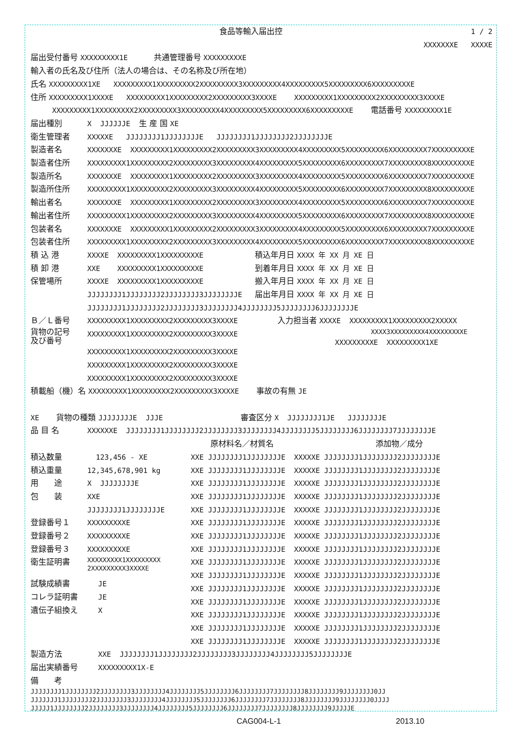食品等輸入届出控 1 / 2
XXXXXXXE XXXXE
届出受付番号 XXXXXXXXX1E 共通管理番号 XXXXXXXXXE
輸入者の氏名及び住所（法人の場合は、その名称及び所在地）
氏名 XXXXXXXXX1XE XXXXXXXXX1XXXXXXXXX2XXXXXXXXX3XXXXXXXXX4XXXXXXXXX5XXXXXXXXX6XXXXXXXXXE
住所 XXXXXXXXX1XXXXE XXXXXXXXX1XXXXXXXXX2XXXXXXXXX3XXXXE XXXXXXXXX1XXXXXXXXX2XXXXXXXXX3XXXXE
XXXXXXXXX1XXXXXXXXX2XXXXXXXXX3XXXXXXXXX4XXXXXXXXX5XXXXXXXXX6XXXXXXXXXE 電話番号 XXXXXXXXX1E
届出種別 X JJJJJJE 生 産 国 XE
衛生管理者 XXXXXE JJJJJJJJ1JJJJJJJJE JJJJJJJJ1JJJJJJJJ2JJJJJJJJE
製造者名 XXXXXXXE XXXXXXXXX1XXXXXXXXX2XXXXXXXXX3XXXXXXXXX4XXXXXXXXX5XXXXXXXXX6XXXXXXXXX7XXXXXXXXXE
製造者住所 XXXXXXXXX1XXXXXXXXX2XXXXXXXXX3XXXXXXXXX4XXXXXXXXX5XXXXXXXXX6XXXXXXXXX7XXXXXXXXX8XXXXXXXXXE
製造所名 XXXXXXXE XXXXXXXXX1XXXXXXXXX2XXXXXXXXX3XXXXXXXXX4XXXXXXXXX5XXXXXXXXX6XXXXXXXXX7XXXXXXXXXE
製造所住所 XXXXXXXXX1XXXXXXXXX2XXXXXXXXX3XXXXXXXXX4XXXXXXXXX5XXXXXXXXX6XXXXXXXXX7XXXXXXXXX8XXXXXXXXXE
輸出者名 XXXXXXXE XXXXXXXXX1XXXXXXXXX2XXXXXXXXX3XXXXXXXXX4XXXXXXXXX5XXXXXXXXX6XXXXXXXXX7XXXXXXXXXE
輸出者住所 XXXXXXXXX1XXXXXXXXX2XXXXXXXXX3XXXXXXXXX4XXXXXXXXX5XXXXXXXXX6XXXXXXXXX7XXXXXXXXX8XXXXXXXXXE
包装者名 XXXXXXXE XXXXXXXXX1XXXXXXXXX2XXXXXXXXX3XXXXXXXXX4XXXXXXXXX5XXXXXXXXX6XXXXXXXXX7XXXXXXXXXE
包装者住所 XXXXXXXXX1XXXXXXXXX2XXXXXXXXX3XXXXXXXXX4XXXXXXXXX5XXXXXXXXX6XXXXXXXXX7XXXXXXXXX8XXXXXXXXXE
積 込 港 XXXXE XXXXXXXXX1XXXXXXXXXE 積込年月日 XXXX 年 XX 月 XE 日
積 卸 港 XXE XXXXXXXXX1XXXXXXXXXE 到着年月日 XXXX 年 XX 月 XE 日
保管場所 XXXXE XXXXXXXXX1XXXXXXXXXE 搬入年月日 XXXX 年 XX 月 XE 日
JJJJJJJJ1JJJJJJJJ2JJJJJJJJ3JJJJJJJJE 届出年月日 XXXX 年 XX 月 XE 日
JJJJJJJJ1JJJJJJJJ2JJJJJJJJ3JJJJJJJJ4JJJJJJJJ5JJJJJJJJ6JJJJJJJJE
Ｂ／Ｌ番号 XXXXXXXXX1XXXXXXXXX2XXXXXXXXX3XXXXE
貨物の記号
及び番号 XXXXXXXXX1XXXXXXXXX2XXXXXXXXX3XXXXE
XXXXXXXXX1XXXXXXXXX2XXXXXXXXX3XXXXE
XXXXXXXXX1XXXXXXXXX2XXXXXXXXX3XXXXE
XXXXXXXXX1XXXXXXXXX2XXXXXXXXX3XXXXE
入力担当者 XXXXE XXXXXXXXX1XXXXXXXXX2XXXXX
XXXX3XXXXXXXXX4XXXXXXXXXE
XXXXXXXXXE XXXXXXXXX1XE
積載船（機）名 XXXXXXXXX1XXXXXXXXX2XXXXXXXXX3XXXXE 事故の有無 JE
XE 貨物の種類 JJJJJJJJE JJJE 審査区分 X JJJJJJJJ1JE JJJJJJJJE
品 目 名 XXXXXXE JJJJJJJJ1JJJJJJJJ2JJJJJJJJ3JJJJJJJJ4JJJJJJJJ5JJJJJJJJ6JJJJJJJJ7JJJJJJJJE
原材料名／材質名 添加物／成分
積込数量 123,456 - XE
積込重量 12,345,678,901 kg
用　　途 X JJJJJJJJE
包　　装 XXE
JJJJJJJJ1JJJJJJJJE
登録番号１ XXXXXXXXXE
登録番号２ XXXXXXXXXE
登録番号３ XXXXXXXXXE
衛生証明書 XXXXXXXXX1XXXXXXXXX
2XXXXXXXXX3XXXXE
試験成績書 JE
コレラ証明書 JE
遺伝子組換え X
XXE JJJJJJJJ1JJJJJJJJE XXXXXE JJJJJJJJ1JJJJJJJJ2JJJJJJJJE
XXE JJJJJJJJ1JJJJJJJJE XXXXXE JJJJJJJJ1JJJJJJJJ2JJJJJJJJE
XXE JJJJJJJJ1JJJJJJJJE XXXXXE JJJJJJJJ1JJJJJJJJ2JJJJJJJJE
XXE JJJJJJJJ1JJJJJJJJE XXXXXE JJJJJJJJ1JJJJJJJJ2JJJJJJJJE
XXE JJJJJJJJ1JJJJJJJJE XXXXXE JJJJJJJJ1JJJJJJJJ2JJJJJJJJE
XXE JJJJJJJJ1JJJJJJJJE XXXXXE JJJJJJJJ1JJJJJJJJ2JJJJJJJJE
XXE JJJJJJJJ1JJJJJJJJE XXXXXE JJJJJJJJ1JJJJJJJJ2JJJJJJJJE
XXE JJJJJJJJ1JJJJJJJJE XXXXXE JJJJJJJJ1JJJJJJJJ2JJJJJJJJE
XXE JJJJJJJJ1JJJJJJJJE XXXXXE JJJJJJJJ1JJJJJJJJ2JJJJJJJJE
XXE JJJJJJJJ1JJJJJJJJE XXXXXE JJJJJJJJ1JJJJJJJJ2JJJJJJJJE
XXE JJJJJJJJ1JJJJJJJJE XXXXXE JJJJJJJJ1JJJJJJJJ2JJJJJJJJE
XXE JJJJJJJJ1JJJJJJJJE XXXXXE JJJJJJJJ1JJJJJJJJ2JJJJJJJJE
XXE JJJJJJJJ1JJJJJJJJE XXXXXE JJJJJJJJ1JJJJJJJJ2JJJJJJJJE
XXE JJJJJJJJ1JJJJJJJJE XXXXXE JJJJJJJJ1JJJJJJJJ2JJJJJJJJE
XXE JJJJJJJJ1JJJJJJJJE XXXXXE JJJJJJJJ1JJJJJJJJ2JJJJJJJJE
製造方法 XXE JJJJJJJJ1JJJJJJJJ2JJJJJJJJ3JJJJJJJJ4JJJJJJJJ5JJJJJJJJE
届出実績番号 XXXXXXXXX1X-E
備　　考
JJJJJJJJ1JJJJJJJJ2JJJJJJJJ3JJJJJJJJ4JJJJJJJJ5JJJJJJJJ6JJJJJJJJ7JJJJJJJJ8JJJJJJJJ9JJJJJJJJ0JJ
JJJJJJJ1JJJJJJJJ2JJJJJJJJ3JJJJJJJJ4JJJJJJJJ5JJJJJJJJ6JJJJJJJJ7JJJJJJJJ8JJJJJJJJ9JJJJJJJJ0JJJJ
JJJJJ1JJJJJJJJ2JJJJJJJJ3JJJJJJJJ4JJJJJJJJ5JJJJJJJJ6JJJJJJJJ7JJJJJJJJ8JJJJJJJJ9JJJJJE
CAG004-L-1 2013.10